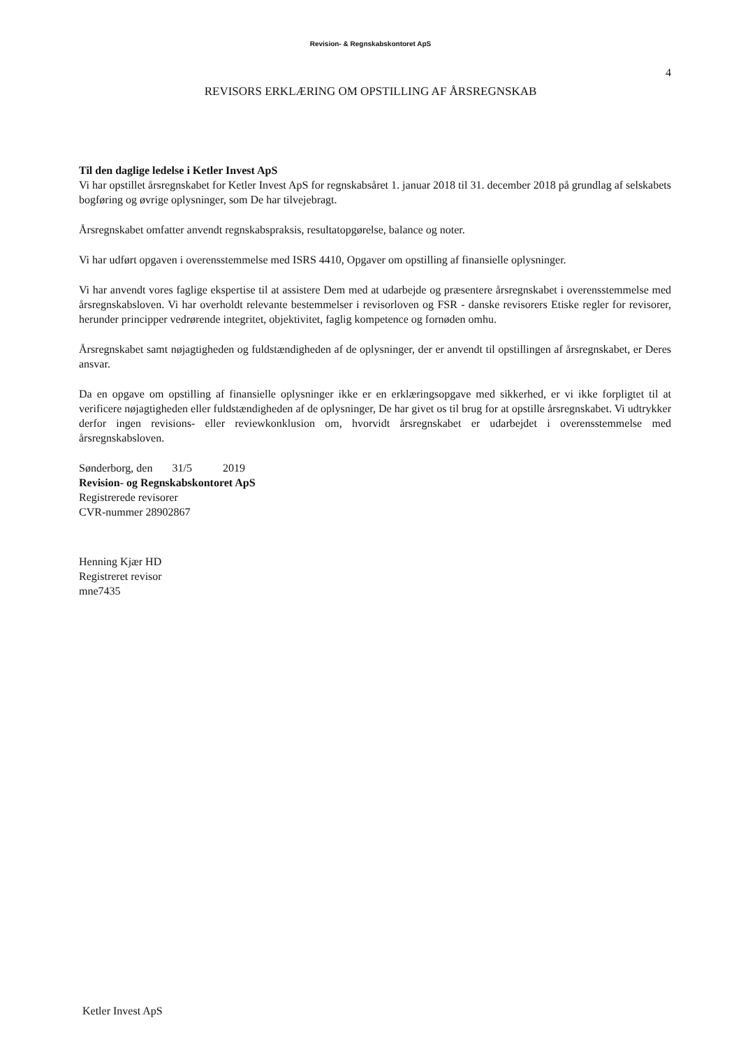Revision- & Regnskabskontoret ApS
4
REVISORS ERKLÆRING OM OPSTILLING AF ÅRSREGNSKAB
Til den daglige ledelse i Ketler Invest ApS
Vi har opstillet årsregnskabet for Ketler Invest ApS for regnskabsåret 1. januar 2018 til 31. december 2018 på grundlag af selskabets bogføring og øvrige oplysninger, som De har tilvejebragt.
Årsregnskabet omfatter anvendt regnskabspraksis, resultatopgørelse, balance og noter.
Vi har udført opgaven i overensstemmelse med ISRS 4410, Opgaver om opstilling af finansielle oplysninger.
Vi har anvendt vores faglige ekspertise til at assistere Dem med at udarbejde og præsentere årsregnskabet i overensstemmelse med årsregnskabsloven. Vi har overholdt relevante bestemmelser i revisorloven og FSR - danske revisorers Etiske regler for revisorer, herunder principper vedrørende integritet, objektivitet, faglig kompetence og fornøden omhu.
Årsregnskabet samt nøjagtigheden og fuldstændigheden af de oplysninger, der er anvendt til opstillingen af årsregnskabet, er Deres ansvar.
Da en opgave om opstilling af finansielle oplysninger ikke er en erklæringsopgave med sikkerhed, er vi ikke forpligtet til at verificere nøjagtigheden eller fuldstændigheden af de oplysninger, De har givet os til brug for at opstille årsregnskabet. Vi udtrykker derfor ingen revisions- eller reviewkonklusion om, hvorvidt årsregnskabet er udarbejdet i overensstemmelse med årsregnskabsloven.
Sønderborg, den 31/5 2019
Revision- og Regnskabskontoret ApS
Registrerede revisorer
CVR-nummer 28902867
Henning Kjær HD
Registreret revisor
mne7435
Ketler Invest ApS